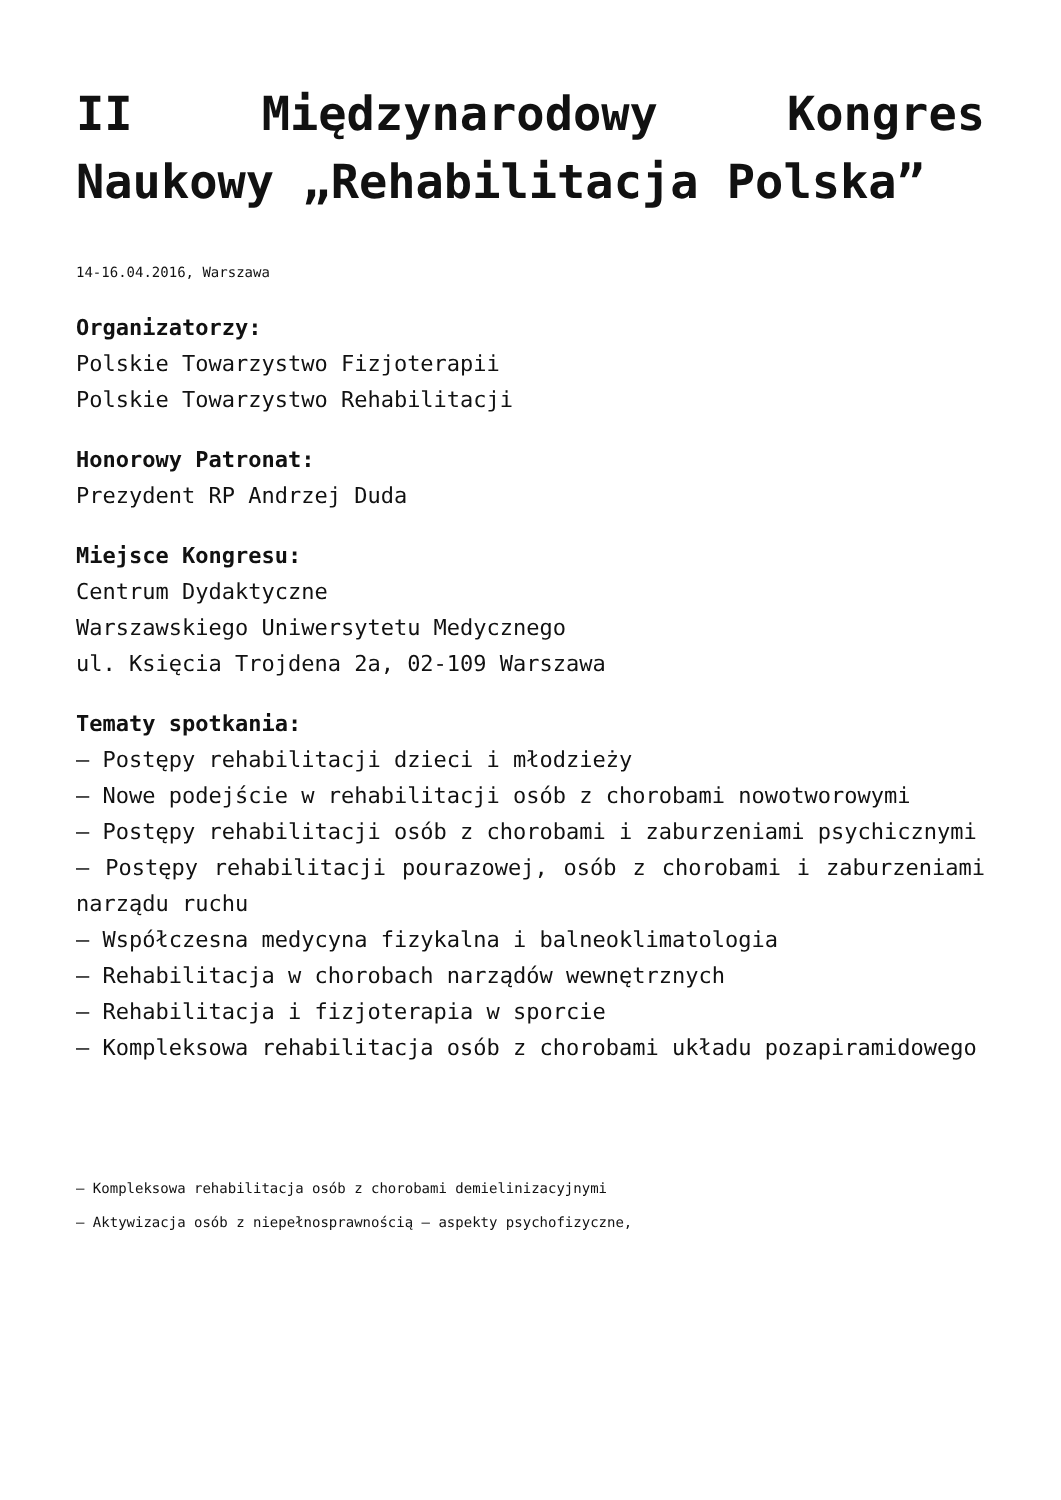II Międzynarodowy Kongres Naukowy „Rehabilitacja Polska”
14-16.04.2016, Warszawa
Organizatorzy:
Polskie Towarzystwo Fizjoterapii
Polskie Towarzystwo Rehabilitacji
Honorowy Patronat:
Prezydent RP Andrzej Duda
Miejsce Kongresu:
Centrum Dydaktyczne
Warszawskiego Uniwersytetu Medycznego
ul. Księcia Trojdena 2a, 02-109 Warszawa
Tematy spotkania:
– Postępy rehabilitacji dzieci i młodzieży
– Nowe podejście w rehabilitacji osób z chorobami nowotworowymi
– Postępy rehabilitacji osób z chorobami i zaburzeniami psychicznymi
– Postępy rehabilitacji pourazowej, osób z chorobami i zaburzeniami narządu ruchu
– Współczesna medycyna fizykalna i balneoklimatologia
– Rehabilitacja w chorobach narządów wewnętrznych
– Rehabilitacja i fizjoterapia w sporcie
– Kompleksowa rehabilitacja osób z chorobami układu pozapiramidowego
– Kompleksowa rehabilitacja osób z chorobami demielinizacyjnymi
– Aktywizacja osób z niepełnosprawnością – aspekty psychofizyczne,